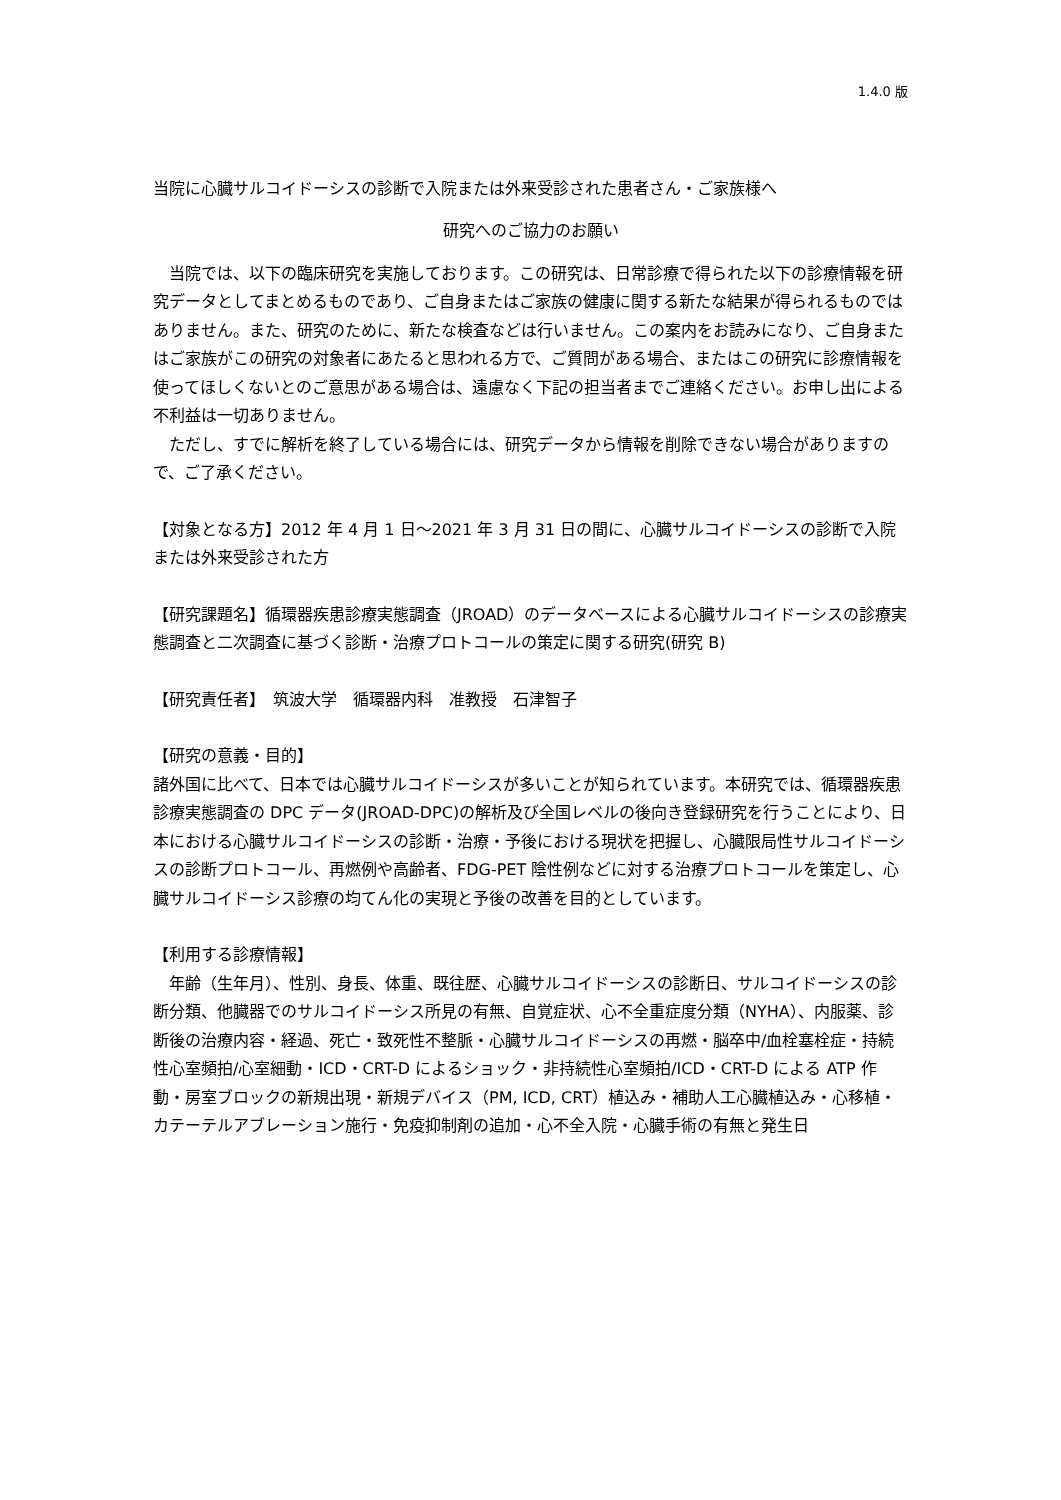1.4.0 版
当院に心臓サルコイドーシスの診断で入院または外来受診された患者さん・ご家族様へ
研究へのご協力のお願い
　当院では、以下の臨床研究を実施しております。この研究は、日常診療で得られた以下の診療情報を研究データとしてまとめるものであり、ご自身またはご家族の健康に関する新たな結果が得られるものではありません。また、研究のために、新たな検査などは行いません。この案内をお読みになり、ご自身またはご家族がこの研究の対象者にあたると思われる方で、ご質問がある場合、またはこの研究に診療情報を使ってほしくないとのご意思がある場合は、遠慮なく下記の担当者までご連絡ください。お申し出による不利益は一切ありません。
　ただし、すでに解析を終了している場合には、研究データから情報を削除できない場合がありますので、ご了承ください。
【対象となる方】2012 年 4 月 1 日～2021 年 3 月 31 日の間に、心臓サルコイドーシスの診断で入院または外来受診された方
【研究課題名】循環器疾患診療実態調査（JROAD）のデータベースによる心臓サルコイドーシスの診療実態調査と二次調査に基づく診断・治療プロトコールの策定に関する研究(研究 B)
【研究責任者】　筑波大学　循環器内科　准教授　石津智子
【研究の意義・目的】
諸外国に比べて、日本では心臓サルコイドーシスが多いことが知られています。本研究では、循環器疾患診療実態調査の DPC データ(JROAD-DPC)の解析及び全国レベルの後向き登録研究を行うことにより、日本における心臓サルコイドーシスの診断・治療・予後における現状を把握し、心臓限局性サルコイドーシスの診断プロトコール、再燃例や高齢者、FDG-PET 陰性例などに対する治療プロトコールを策定し、心臓サルコイドーシス診療の均てん化の実現と予後の改善を目的としています。
【利用する診療情報】
　年齢（生年月）、性別、身長、体重、既往歴、心臓サルコイドーシスの診断日、サルコイドーシスの診断分類、他臓器でのサルコイドーシス所見の有無、自覚症状、心不全重症度分類（NYHA）、内服薬、診断後の治療内容・経過、死亡・致死性不整脈・心臓サルコイドーシスの再燃・脳卒中/血栓塞栓症・持続性心室頻拍/心室細動・ICD・CRT-D によるショック・非持続性心室頻拍/ICD・CRT-D による ATP 作動・房室ブロックの新規出現・新規デバイス（PM, ICD, CRT）植込み・補助人工心臓植込み・心移植・カテーテルアブレーション施行・免疫抑制剤の追加・心不全入院・心臓手術の有無と発生日